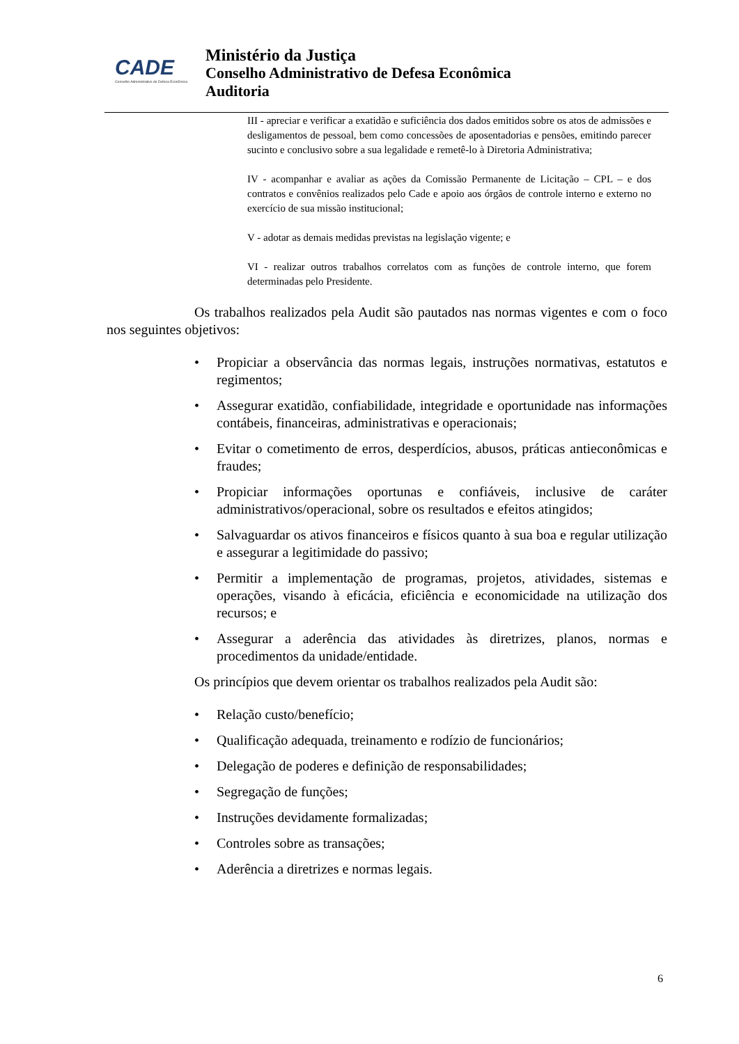CADE
Conselho Administrativo de Defesa Econômica
Ministério da Justiça
Conselho Administrativo de Defesa Econômica
Auditoria
III - apreciar e verificar a exatidão e suficiência dos dados emitidos sobre os atos de admissões e desligamentos de pessoal, bem como concessões de aposentadorias e pensões, emitindo parecer sucinto e conclusivo sobre a sua legalidade e remetê-lo à Diretoria Administrativa;
IV - acompanhar e avaliar as ações da Comissão Permanente de Licitação – CPL – e dos contratos e convênios realizados pelo Cade e apoio aos órgãos de controle interno e externo no exercício de sua missão institucional;
V - adotar as demais medidas previstas na legislação vigente; e
VI - realizar outros trabalhos correlatos com as funções de controle interno, que forem determinadas pelo Presidente.
Os trabalhos realizados pela Audit são pautados nas normas vigentes e com o foco nos seguintes objetivos:
• Propiciar a observância das normas legais, instruções normativas, estatutos e regimentos;
• Assegurar exatidão, confiabilidade, integridade e oportunidade nas informações contábeis, financeiras, administrativas e operacionais;
• Evitar o cometimento de erros, desperdícios, abusos, práticas antieconômicas e fraudes;
• Propiciar informações oportunas e confiáveis, inclusive de caráter administrativos/operacional, sobre os resultados e efeitos atingidos;
• Salvaguardar os ativos financeiros e físicos quanto à sua boa e regular utilização e assegurar a legitimidade do passivo;
• Permitir a implementação de programas, projetos, atividades, sistemas e operações, visando à eficácia, eficiência e economicidade na utilização dos recursos; e
• Assegurar a aderência das atividades às diretrizes, planos, normas e procedimentos da unidade/entidade.
Os princípios que devem orientar os trabalhos realizados pela Audit são:
• Relação custo/benefício;
• Qualificação adequada, treinamento e rodízio de funcionários;
• Delegação de poderes e definição de responsabilidades;
• Segregação de funções;
• Instruções devidamente formalizadas;
• Controles sobre as transações;
• Aderência a diretrizes e normas legais.
6